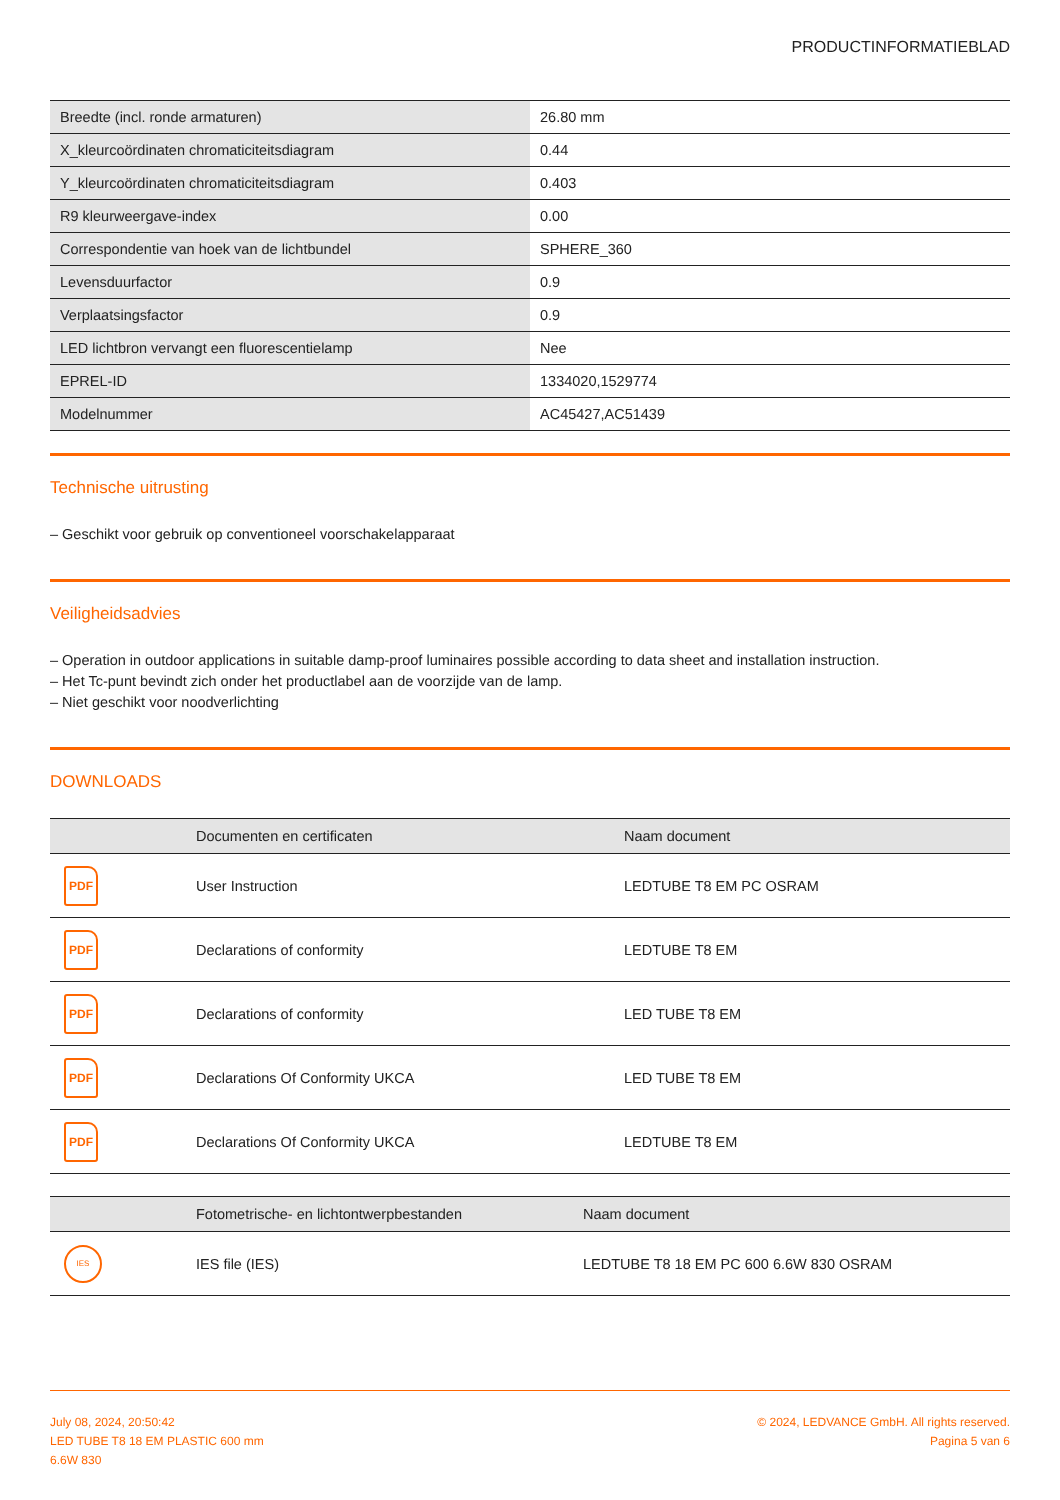PRODUCTINFORMATIEBLAD
| Breedte (incl. ronde armaturen) | 26.80 mm |
| X_kleurcoördinaten chromaticiteitsdiagram | 0.44 |
| Y_kleurcoördinaten chromaticiteitsdiagram | 0.403 |
| R9 kleurweergave-index | 0.00 |
| Correspondentie van hoek van de lichtbundel | SPHERE_360 |
| Levensduurfactor | 0.9 |
| Verplaatsingsfactor | 0.9 |
| LED lichtbron vervangt een fluorescentielamp | Nee |
| EPREL-ID | 1334020,1529774 |
| Modelnummer | AC45427,AC51439 |
Technische uitrusting
– Geschikt voor gebruik op conventioneel voorschakelapparaat
Veiligheidsadvies
– Operation in outdoor applications in suitable damp-proof luminaires possible according to data sheet and installation instruction.
– Het Tc-punt bevindt zich onder het productlabel aan de voorzijde van de lamp.
– Niet geschikt voor noodverlichting
DOWNLOADS
| | Documenten en certificaten | Naam document |
| --- | --- | --- |
| PDF | User Instruction | LEDTUBE T8 EM PC OSRAM |
| PDF | Declarations of conformity | LEDTUBE T8 EM |
| PDF | Declarations of conformity | LED TUBE T8 EM |
| PDF | Declarations Of Conformity UKCA | LED TUBE T8 EM |
| PDF | Declarations Of Conformity UKCA | LEDTUBE T8 EM |
| | Fotometrische- en lichtontwerpbestanden | Naam document |
| --- | --- | --- |
| IES | IES file (IES) | LEDTUBE T8 18 EM PC 600 6.6W 830 OSRAM |
July 08, 2024, 20:50:42
LED TUBE T8 18 EM PLASTIC 600 mm
6.6W 830
© 2024, LEDVANCE GmbH. All rights reserved.
Pagina 5 van 6